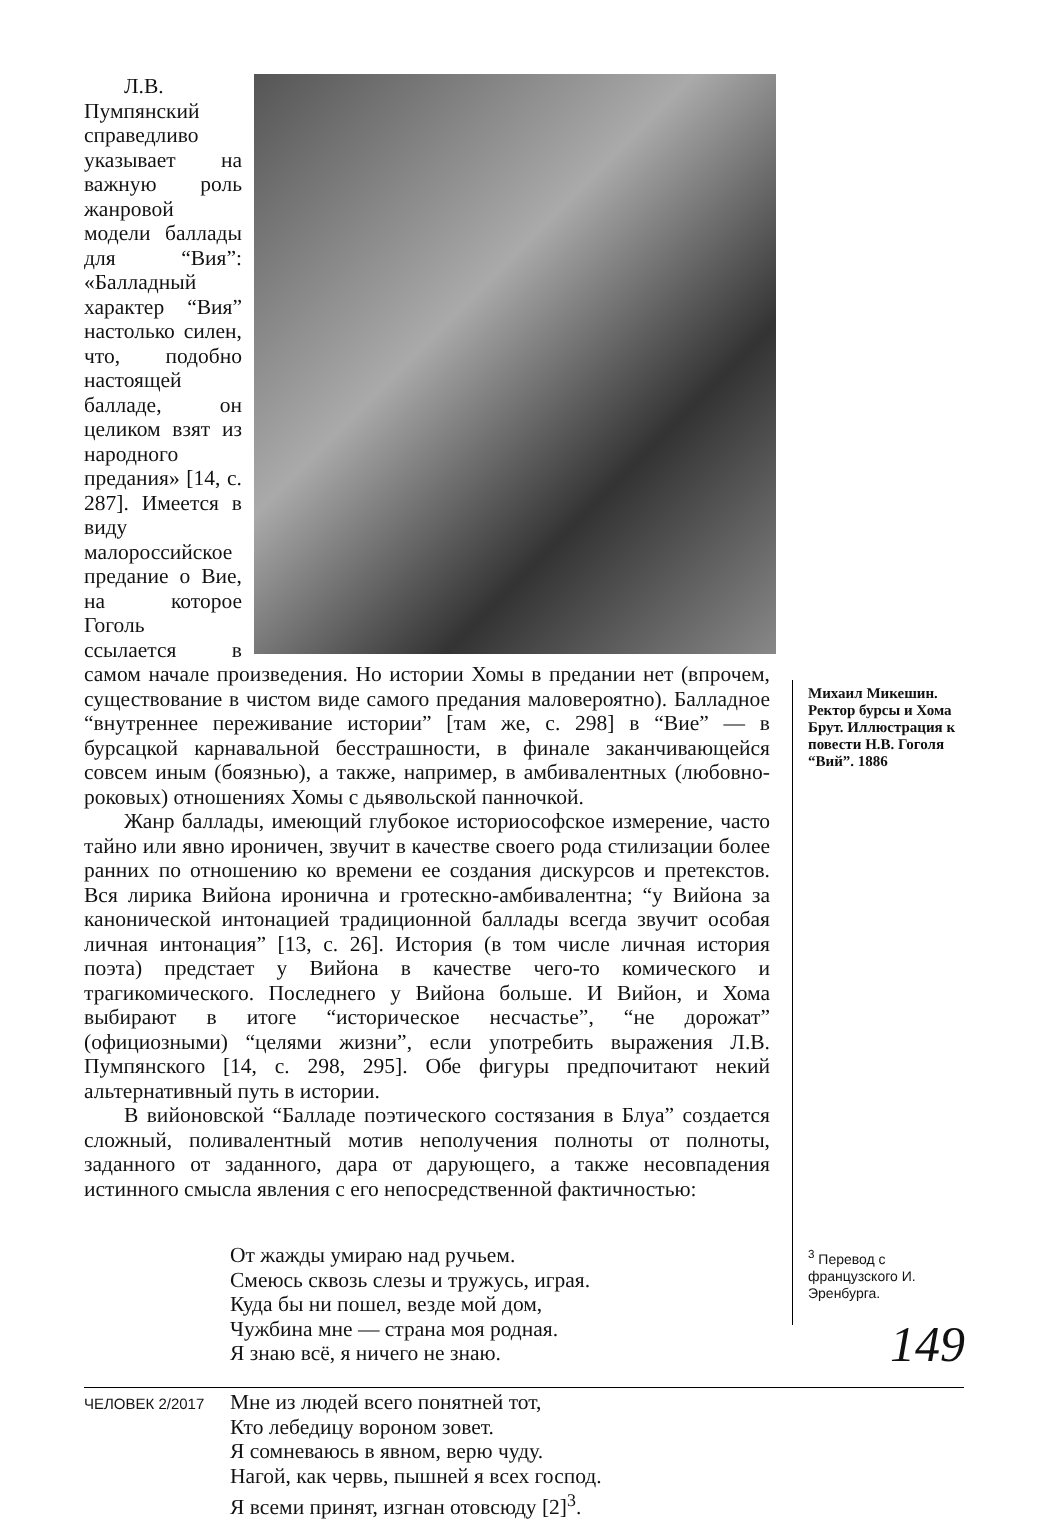Л.В. Пумпянский справедливо указывает на важную роль жанровой модели баллады для “Вия”: «Балладный характер “Вия” настолько силен, что, подобно настоящей балладе, он целиком взят из народного предания» [14, с. 287]. Имеется в виду малороссийское предание о Вие, на которое Гоголь ссылается в самом начале произведения. Но истории Хомы в предании нет (впрочем, существование в чистом виде самого предания маловероятно). Балладное “внутреннее переживание истории” [там же, с. 298] в “Вие” — в бурсацкой карнавальной бесстрашности, в финале заканчивающейся совсем иным (боязнью), а также, например, в амбивалентных (любовно-роковых) отношениях Хомы с дьявольской панночкой.
Жанр баллады, имеющий глубокое историософское измерение, часто тайно или явно ироничен, звучит в качестве своего рода стилизации более ранних по отношению ко времени ее создания дискурсов и претекстов. Вся лирика Вийона иронична и гротескно-амбивалентна; “у Вийона за канонической интонацией традиционной баллады всегда звучит особая личная интонация” [13, с. 26]. История (в том числе личная история поэта) предстает у Вийона в качестве чего-то комического и трагикомического. Последнего у Вийона больше. И Вийон, и Хома выбирают в итоге “историческое несчастье”, “не дорожат” (официозными) “целями жизни”, если употребить выражения Л.В. Пумпянского [14, с. 298, 295]. Обе фигуры предпочитают некий альтернативный путь в истории.
В вийоновской “Балладе поэтического состязания в Блуа” создается сложный, поливалентный мотив неполучения полноты от полноты, заданного от заданного, дара от дарующего, а также несовпадения истинного смысла явления с его непосредственной фактичностью:
От жажды умираю над ручьем.
Смеюсь сквозь слезы и тружусь, играя.
Куда бы ни пошел, везде мой дом,
Чужбина мне — страна моя родная.
Я знаю всё, я ничего не знаю.
Мне из людей всего понятней тот,
Кто лебедицу вороном зовет.
Я сомневаюсь в явном, верю чуду.
Нагой, как червь, пышней я всех господ.
Я всеми принят, изгнан отовсюду [2]<sup>3</sup>.
Михаил Микешин. Ректор бурсы и Хома Брут. Иллюстрация к повести Н.В. Гоголя “Вий”. 1886
<sup>3</sup> Перевод с французского И. Эренбурга.
149
ЧЕЛОВЕК 2/2017